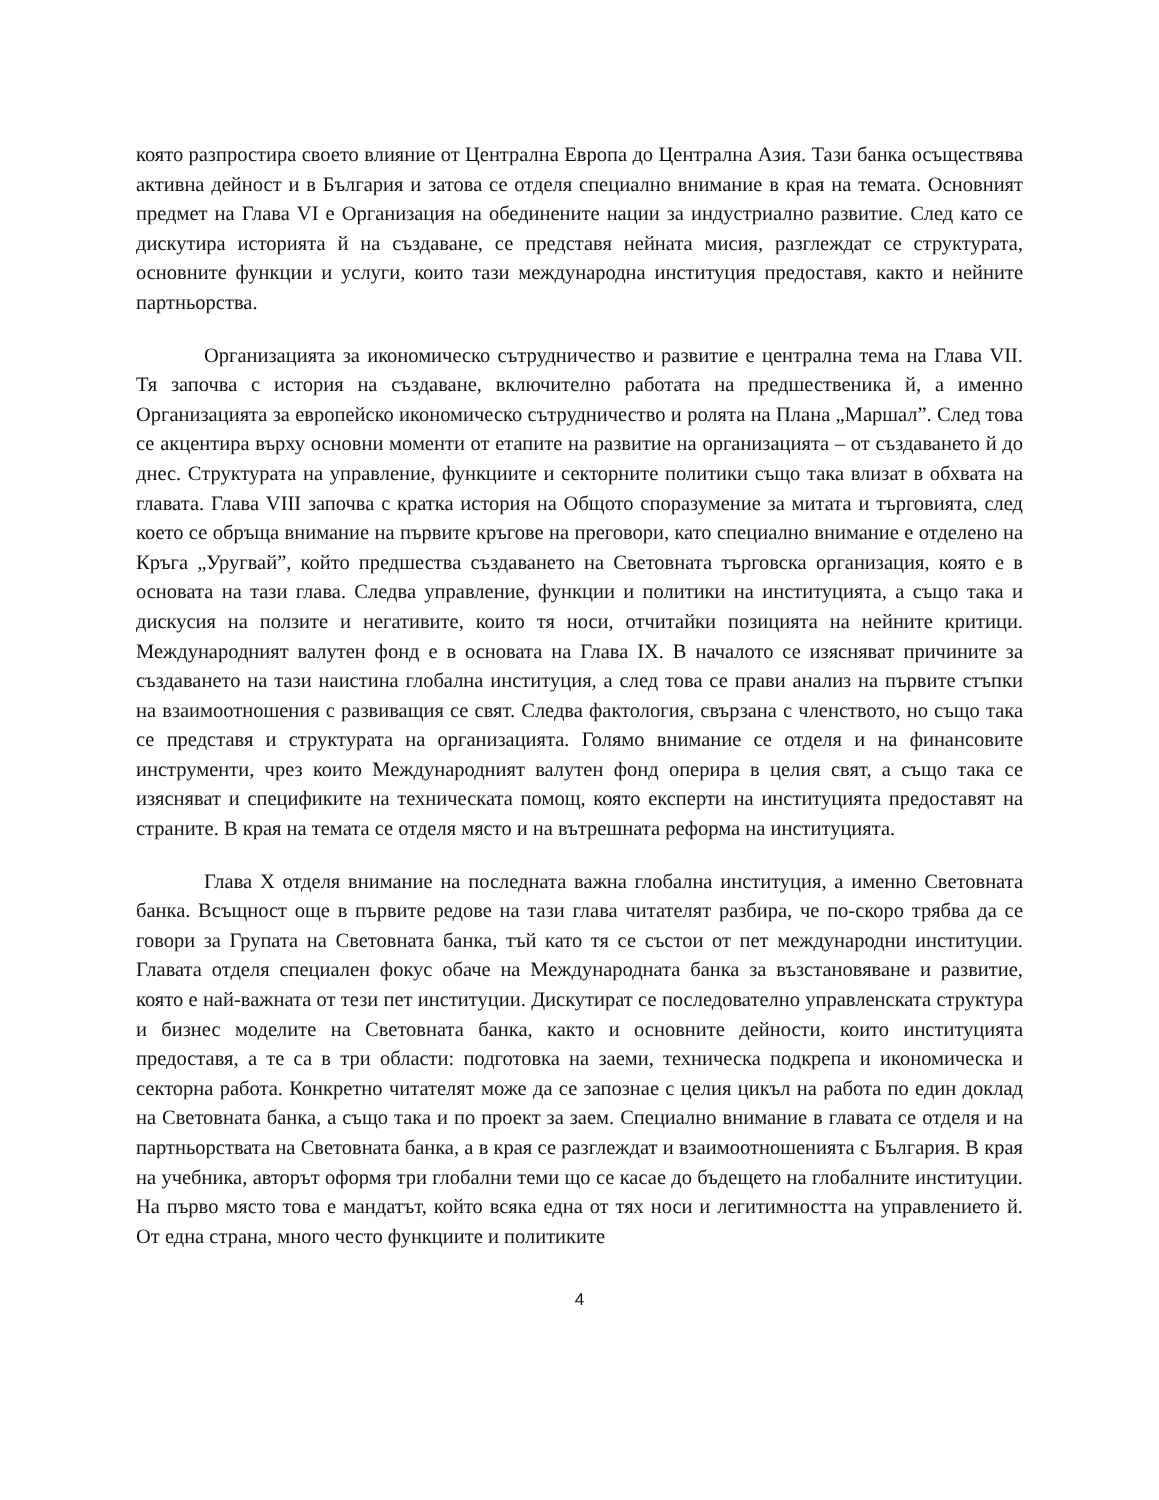която разпростира своето влияние от Централна Европа до Централна Азия. Тази банка осъществява активна дейност и в България и затова се отделя специално внимание в края на темата. Основният предмет на Глава VI е Организация на обединените нации за индустриално развитие. След като се дискутира историята й на създаване, се представя нейната мисия, разглеждат се структурата, основните функции и услуги, които тази международна институция предоставя, както и нейните партньорства.
Организацията за икономическо сътрудничество и развитие е централна тема на Глава VII. Тя започва с история на създаване, включително работата на предшественика й, а именно Организацията за европейско икономическо сътрудничество и ролята на Плана „Маршал”. След това се акцентира върху основни моменти от етапите на развитие на организацията – от създаването й до днес. Структурата на управление, функциите и секторните политики също така влизат в обхвата на главата. Глава VIII започва с кратка история на Общото споразумение за митата и търговията, след което се обръща внимание на първите кръгове на преговори, като специално внимание е отделено на Кръга „Уругвай”, който предшества създаването на Световната търговска организация, която е в основата на тази глава. Следва управление, функции и политики на институцията, а също така и дискусия на ползите и негативите, които тя носи, отчитайки позицията на нейните критици. Международният валутен фонд е в основата на Глава IX. В началото се изясняват причините за създаването на тази наистина глобална институция, а след това се прави анализ на първите стъпки на взаимоотношения с развиващия се свят. Следва фактология, свързана с членството, но също така се представя и структурата на организацията. Голямо внимание се отделя и на финансовите инструменти, чрез които Международният валутен фонд оперира в целия свят, а също така се изясняват и спецификите на техническата помощ, която експерти на институцията предоставят на страните. В края на темата се отделя място и на вътрешната реформа на институцията.
Глава X отделя внимание на последната важна глобална институция, а именно Световната банка. Всъщност още в първите редове на тази глава читателят разбира, че по-скоро трябва да се говори за Групата на Световната банка, тъй като тя се състои от пет международни институции. Главата отделя специален фокус обаче на Международната банка за възстановяване и развитие, която е най-важната от тези пет институции. Дискутират се последователно управленската структура и бизнес моделите на Световната банка, както и основните дейности, които институцията предоставя, а те са в три области: подготовка на заеми, техническа подкрепа и икономическа и секторна работа. Конкретно читателят може да се запознае с целия цикъл на работа по един доклад на Световната банка, а също така и по проект за заем. Специално внимание в главата се отделя и на партньорствата на Световната банка, а в края се разглеждат и взаимоотношенията с България. В края на учебника, авторът оформя три глобални теми що се касае до бъдещето на глобалните институции. На първо място това е мандатът, който всяка една от тях носи и легитимността на управлението й. От една страна, много често функциите и политиките
4